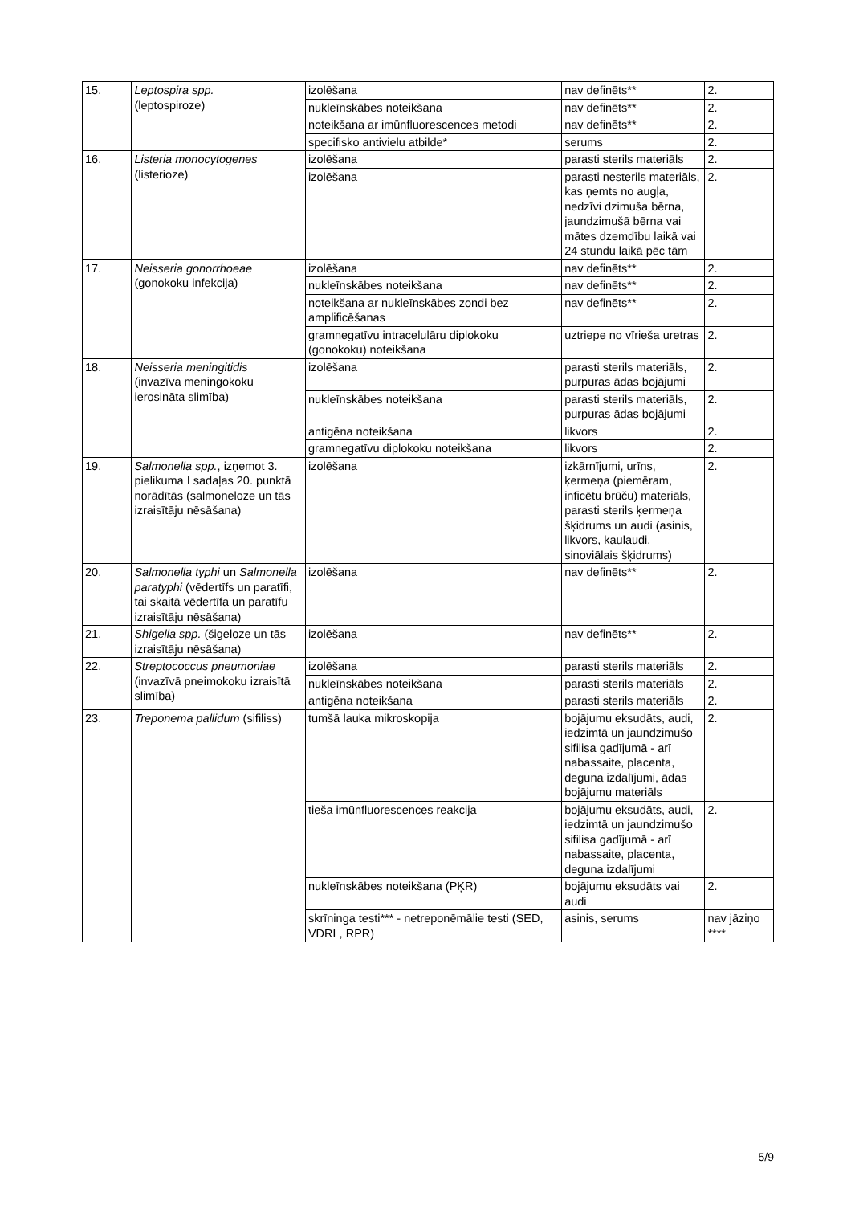| 15. | Leptospira spp. (leptospiroze) | izolēšana | nav definēts** | 2. |
| | | nukleīnskābes noteikšana | nav definēts** | 2. |
| | | noteikšana ar imūnfluorescences metodi | nav definēts** | 2. |
| | | specifisko antivielu atbilde* | serums | 2. |
| 16. | Listeria monocytogenes (listerioze) | izolēšana | parasti sterils materiāls | 2. |
| | | izolēšana | parasti nesterils materiāls, kas ņemts no augļa, nedzīvi dzimuša bērna, jaundzimušā bērna vai mātes dzemdību laikā vai 24 stundu laikā pēc tām | 2. |
| 17. | Neisseria gonorrhoeae (gonokoku infekcija) | izolēšana | nav definēts** | 2. |
| | | nukleīnskābes noteikšana | nav definēts** | 2. |
| | | noteikšana ar nukleīnskābes zondi bez amplificēšanas | nav definēts** | 2. |
| | | gramnegatīvu intracelulāru diplokoku (gonokoku) noteikšana | uztriepe no vīrieša uretras | 2. |
| 18. | Neisseria meningitidis (invazīva meningokoku ierosināta slimība) | izolēšana | parasti sterils materiāls, purpuras ādas bojājumi | 2. |
| | | nukleīnskābes noteikšana | parasti sterils materiāls, purpuras ādas bojājumi | 2. |
| | | antigēna noteikšana | likvors | 2. |
| | | gramnegatīvu diplokoku noteikšana | likvors | 2. |
| 19. | Salmonella spp. , izņemot 3. pielikuma I sadaļas 20. punktā norādītās (salmoneloze un tās izraisītāju nēsāšana) | izolēšana | izkārnījumi, urīns, ķermeņa (piemēram, inficētu brūču) materiāls, parasti sterils ķermeņa šķidrums un audi (asinis, likvors, kaulaudi, sinoviālais šķidrums) | 2. |
| 20. | Salmonella typhi un Salmonella paratyphi (vēdertīfs un paratīfi, tai skaitā vēdertīfa un paratīfu izraisītāju nēsāšana) | izolēšana | nav definēts** | 2. |
| 21. | Shigella spp. (šigeloze un tās izraisītāju nēsāšana) | izolēšana | nav definēts** | 2. |
| 22. | Streptococcus pneumoniae (invazīvā pneimokoku izraisītā slimība) | izolēšana | parasti sterils materiāls | 2. |
| | | nukleīnskābes noteikšana | parasti sterils materiāls | 2. |
| | | antigēna noteikšana | parasti sterils materiāls | 2. |
| 23. | Treponema pallidum (sifiliss) | tumšā lauka mikroskopija | bojājumu eksudāts, audi, iedzimtā un jaundzimušo sifilisa gadījumā - arī nabassaite, placenta, deguna izdalījumi, ādas bojājumu materiāls | 2. |
| | | tieša imūnfluorescences reakcija | bojājumu eksudāts, audi, iedzimtā un jaundzimušo sifilisa gadījumā - arī nabassaite, placenta, deguna izdalījumi | 2. |
| | | nukleīnskābes noteikšana (PĶR) | bojājumu eksudāts vai audi | 2. |
| | | skrīninga testi*** - netreponēmālie testi (SED, VDRL, RPR) | asinis, serums | nav jāziņo **** |
5/9